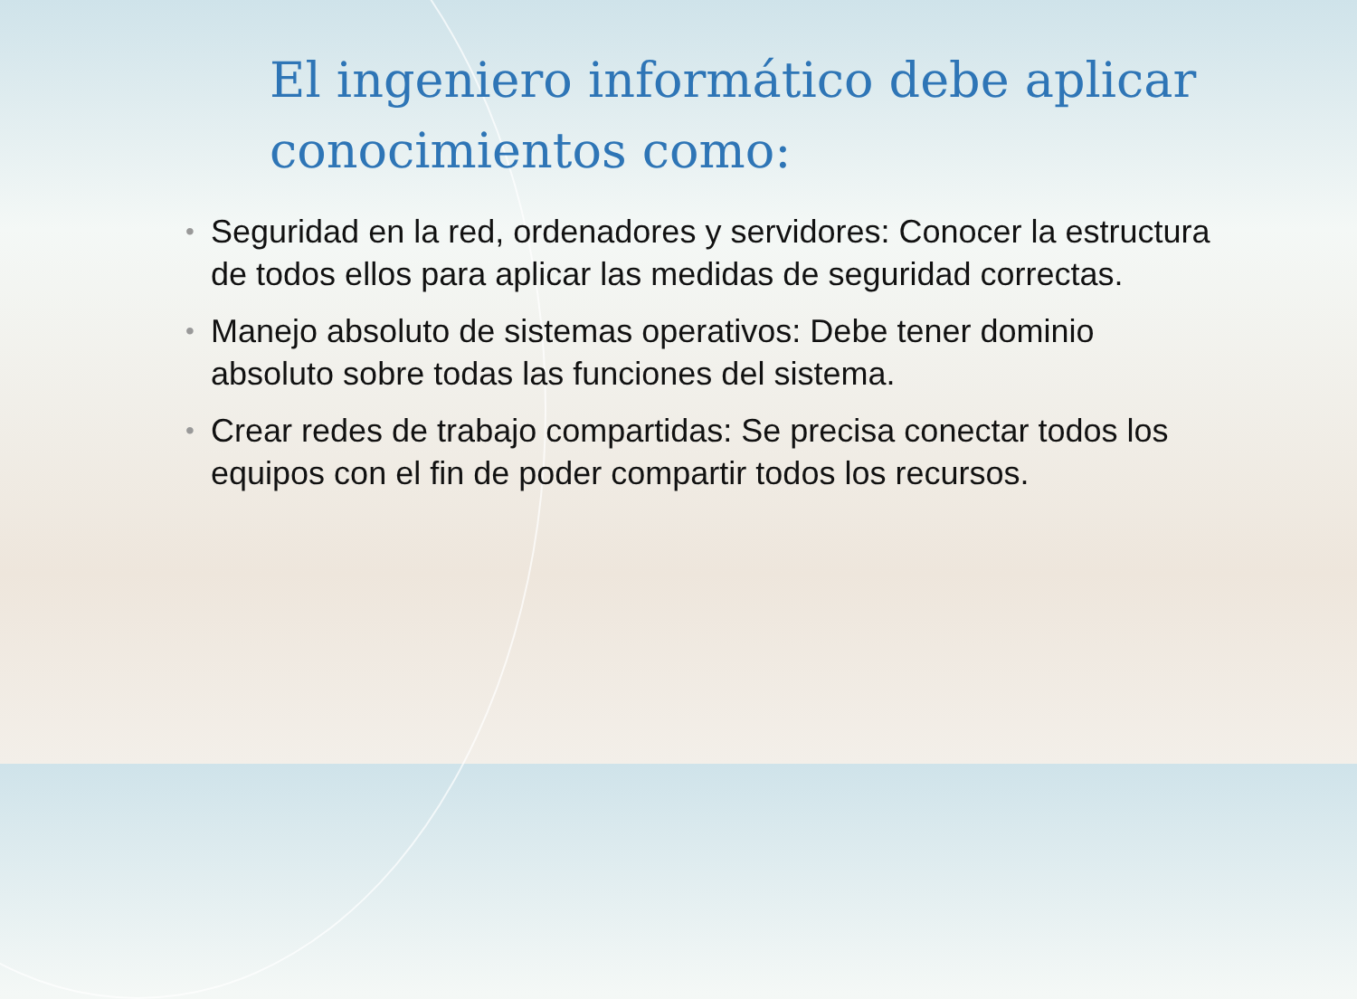El ingeniero informático debe aplicar conocimientos como:
• Seguridad en la red, ordenadores y servidores: Conocer la estructura de todos ellos para aplicar las medidas de seguridad correctas.
• Manejo absoluto de sistemas operativos: Debe tener dominio absoluto sobre todas las funciones del sistema.
• Crear redes de trabajo compartidas: Se precisa conectar todos los equipos con el fin de poder compartir todos los recursos.